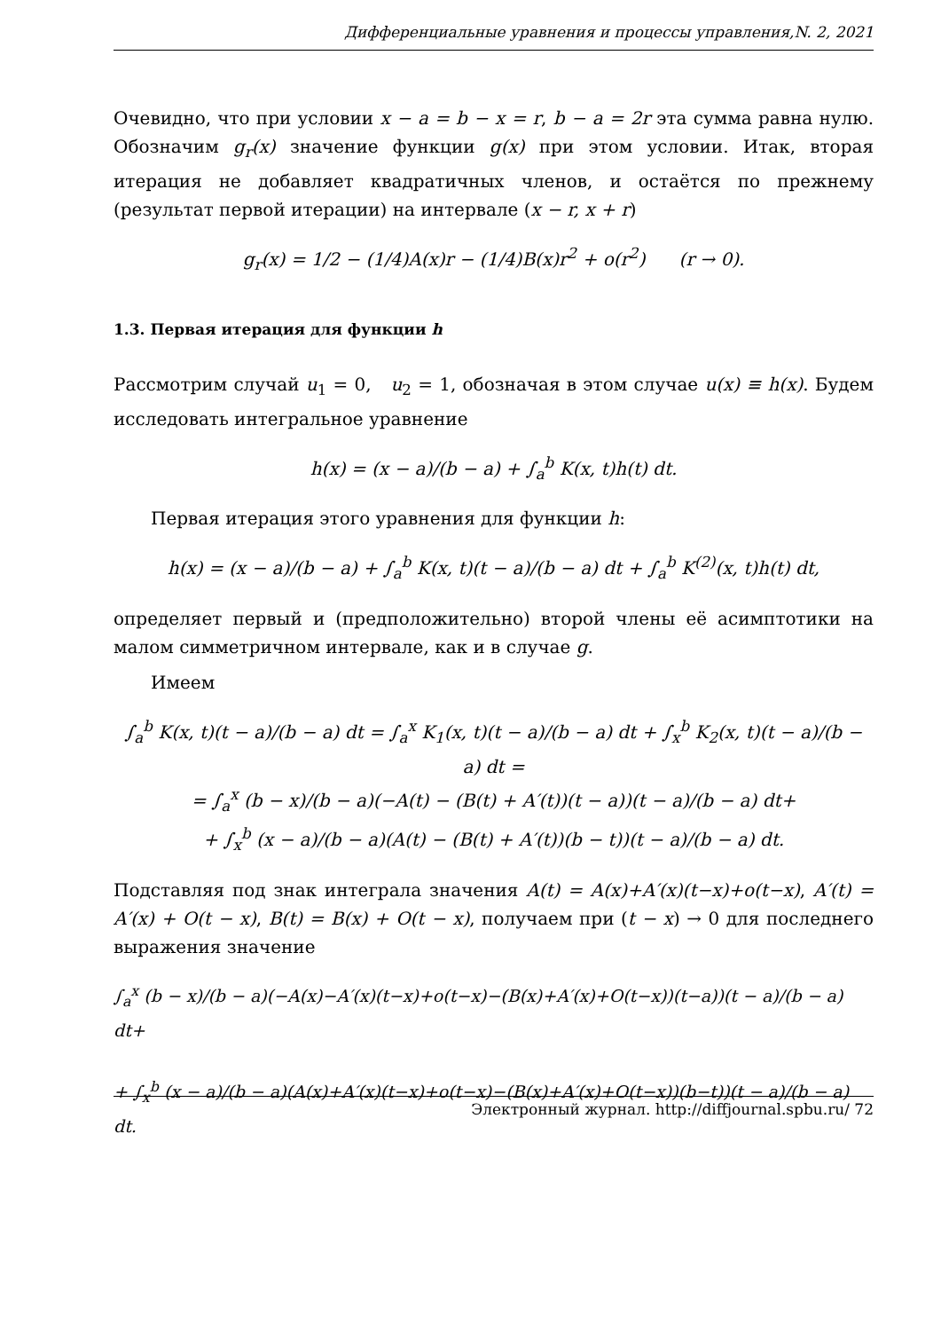Дифференциальные уравнения и процессы управления,N. 2, 2021
Очевидно, что при условии x − a = b − x = r, b − a = 2r эта сумма равна нулю. Обозначим g<sub>r</sub>(x) значение функции g(x) при этом условии. Итак, вторая итерация не добавляет квадратичных членов, и остаётся по прежнему (результат первой итерации) на интервале (x − r, x + r)
g<sub>r</sub>(x) = 1/2 − (1/4)A(x)r − (1/4)B(x)r<sup>2</sup> + o(r<sup>2</sup>) (r → 0).
1.3. Первая итерация для функции h
Рассмотрим случай u<sub>1</sub> = 0, u<sub>2</sub> = 1, обозначая в этом случае u(x) ≡ h(x). Будем исследовать интегральное уравнение
h(x) = (x − a)/(b − a) + ∫<sub>a</sub><sup>b</sup> K(x, t)h(t) dt.
Первая итерация этого уравнения для функции h:
h(x) = (x − a)/(b − a) + ∫<sub>a</sub><sup>b</sup> K(x, t)(t − a)/(b − a) dt + ∫<sub>a</sub><sup>b</sup> K<sup>(2)</sup>(x, t)h(t) dt,
определяет первый и (предположительно) второй члены её асимптотики на малом симметричном интервале, как и в случае g.
Имеем
∫<sub>a</sub><sup>b</sup> K(x, t)(t − a)/(b − a) dt = ∫<sub>a</sub><sup>x</sup> K<sub>1</sub>(x, t)(t − a)/(b − a) dt + ∫<sub>x</sub><sup>b</sup> K<sub>2</sub>(x, t)(t − a)/(b − a) dt =
= ∫<sub>a</sub><sup>x</sup> (b − x)/(b − a)(−A(t) − (B(t) + A′(t))(t − a))(t − a)/(b − a) dt+
+ ∫<sub>x</sub><sup>b</sup> (x − a)/(b − a)(A(t) − (B(t) + A′(t))(b − t))(t − a)/(b − a) dt.
Подставляя под знак интеграла значения A(t) = A(x)+A′(x)(t−x)+o(t−x), A′(t) = A′(x) + O(t − x), B(t) = B(x) + O(t − x), получаем при (t − x) → 0 для последнего выражения значение
∫<sub>a</sub><sup>x</sup> (b − x)/(b − a)(−A(x)−A′(x)(t−x)+o(t−x)−(B(x)+A′(x)+O(t−x))(t−a))(t − a)/(b − a) dt+
+ ∫<sub>x</sub><sup>b</sup> (x − a)/(b − a)(A(x)+A′(x)(t−x)+o(t−x)−(B(x)+A′(x)+O(t−x))(b−t))(t − a)/(b − a) dt.
Электронный журнал. http://diffjournal.spbu.ru/ 72